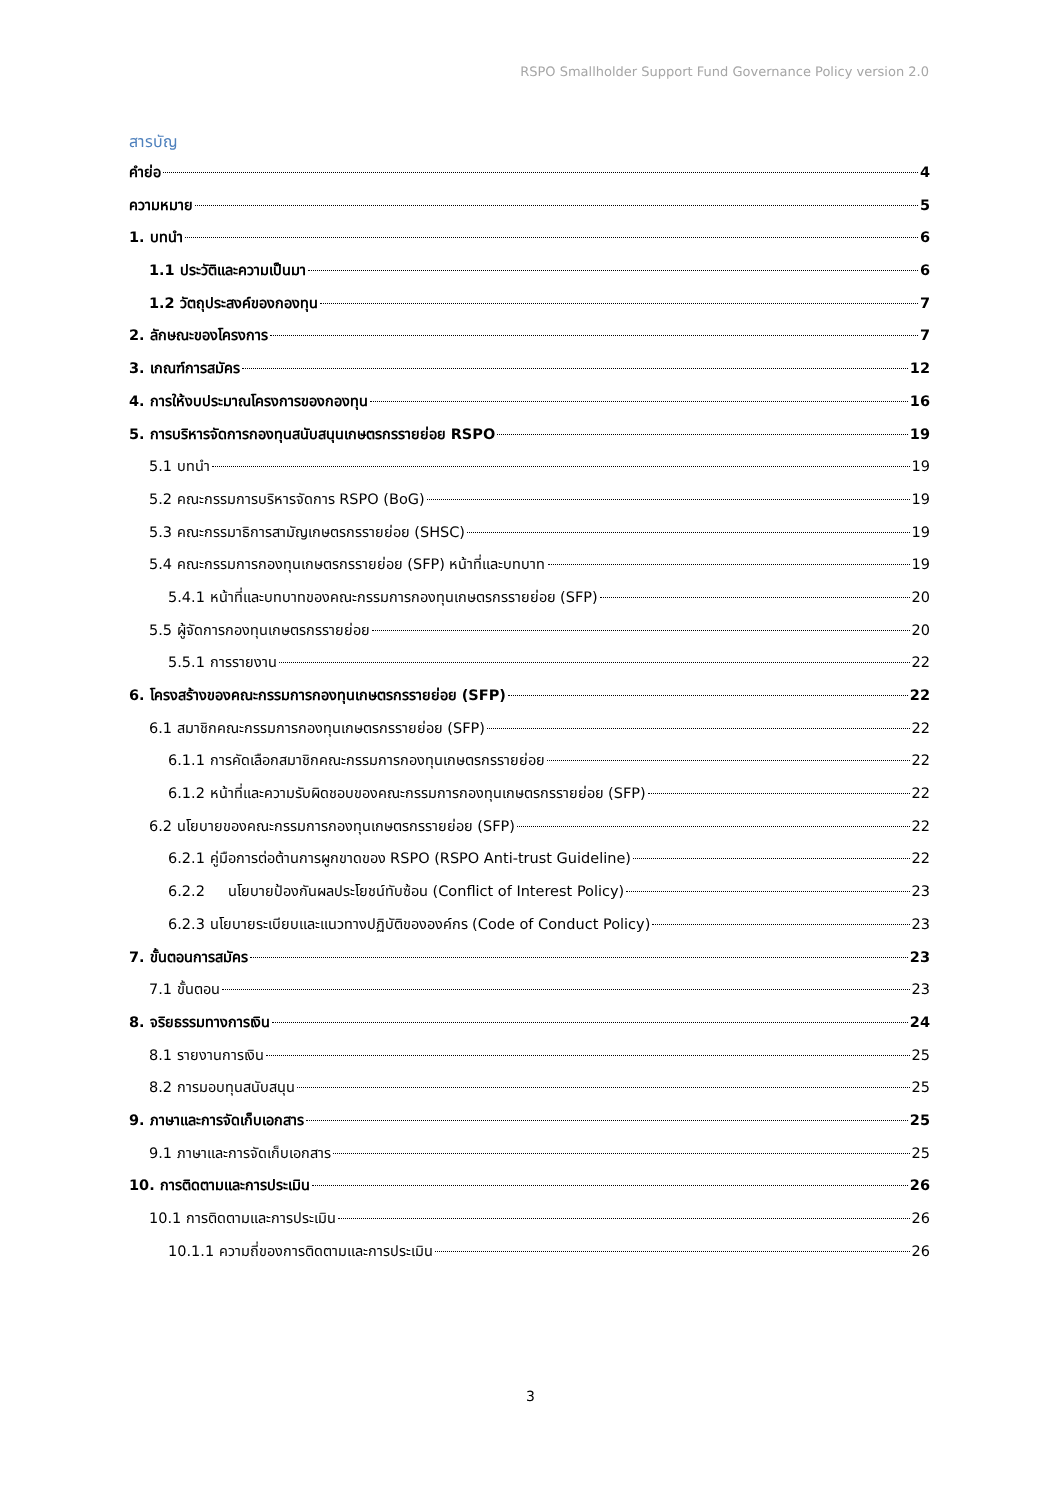RSPO Smallholder Support Fund Governance Policy version 2.0
สารบัญ
คำย่อ 4
ความหมาย 5
1. บทนำ 6
1.1 ประวัติและความเป็นมา 6
1.2 วัตถุประสงค์ของกองทุน 7
2. ลักษณะของโครงการ 7
3. เกณฑ์การสมัคร 12
4. การให้งบประมาณโครงการของกองทุน 16
5. การบริหารจัดการกองทุนสนับสนุนเกษตรกรรายย่อย RSPO 19
5.1 บทนำ 19
5.2 คณะกรรมการบริหารจัดการ RSPO (BoG) 19
5.3 คณะกรรมาธิการสามัญเกษตรกรรายย่อย (SHSC) 19
5.4 คณะกรรมการกองทุนเกษตรกรรายย่อย (SFP) หน้าที่และบทบาท 19
5.4.1 หน้าที่และบทบาทของคณะกรรมการกองทุนเกษตรกรรายย่อย (SFP) 20
5.5 ผู้จัดการกองทุนเกษตรกรรายย่อย 20
5.5.1 การรายงาน 22
6. โครงสร้างของคณะกรรมการกองทุนเกษตรกรรายย่อย (SFP) 22
6.1 สมาชิกคณะกรรมการกองทุนเกษตรกรรายย่อย (SFP) 22
6.1.1 การคัดเลือกสมาชิกคณะกรรมการกองทุนเกษตรกรรายย่อย 22
6.1.2 หน้าที่และความรับผิดชอบของคณะกรรมการกองทุนเกษตรกรรายย่อย (SFP) 22
6.2 นโยบายของคณะกรรมการกองทุนเกษตรกรรายย่อย (SFP) 22
6.2.1 คู่มือการต่อต้านการผูกขาดของ RSPO (RSPO Anti-trust Guideline) 22
6.2.2 นโยบายป้องกันผลประโยชน์ทับซ้อน (Conflict of Interest Policy) 23
6.2.3 นโยบายระเบียบและแนวทางปฏิบัติขององค์กร (Code of Conduct Policy) 23
7. ขั้นตอนการสมัคร 23
7.1 ขั้นตอน 23
8. จริยธรรมทางการเงิน 24
8.1 รายงานการเงิน 25
8.2 การมอบทุนสนับสนุน 25
9. ภาษาและการจัดเก็บเอกสาร 25
9.1 ภาษาและการจัดเก็บเอกสาร 25
10. การติดตามและการประเมิน 26
10.1 การติดตามและการประเมิน 26
10.1.1 ความถี่ของการติดตามและการประเมิน 26
3